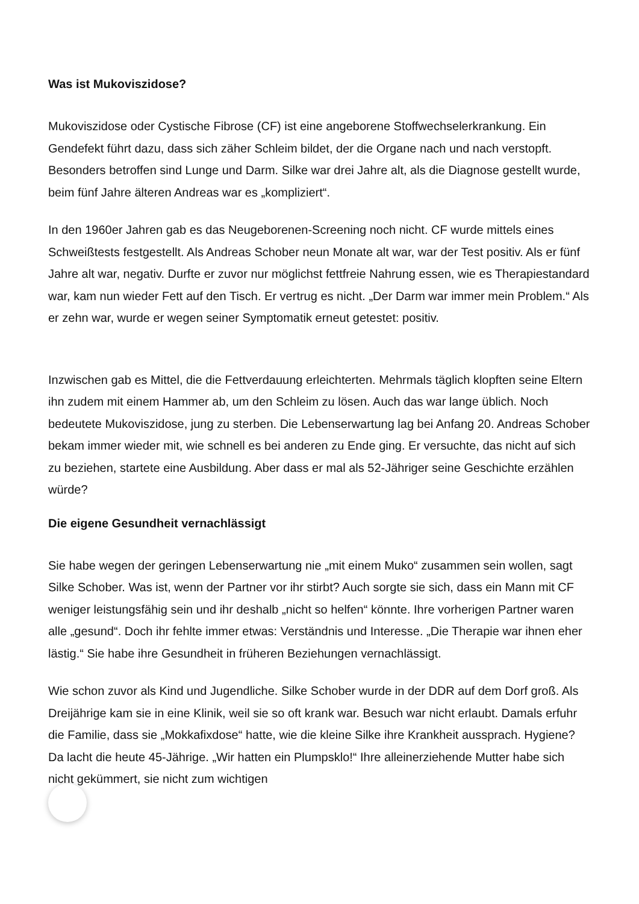Was ist Mukoviszidose?
Mukoviszidose oder Cystische Fibrose (CF) ist eine angeborene Stoffwechselerkrankung. Ein Gendefekt führt dazu, dass sich zäher Schleim bildet, der die Organe nach und nach verstopft. Besonders betroffen sind Lunge und Darm. Silke war drei Jahre alt, als die Diagnose gestellt wurde, beim fünf Jahre älteren Andreas war es „kompliziert“.
In den 1960er Jahren gab es das Neugeborenen-Screening noch nicht. CF wurde mittels eines Schweißtests festgestellt. Als Andreas Schober neun Monate alt war, war der Test positiv. Als er fünf Jahre alt war, negativ. Durfte er zuvor nur möglichst fettfreie Nahrung essen, wie es Therapiestandard war, kam nun wieder Fett auf den Tisch. Er vertrug es nicht. „Der Darm war immer mein Problem.“ Als er zehn war, wurde er wegen seiner Symptomatik erneut getestet: positiv.
Inzwischen gab es Mittel, die die Fettverdauung erleichterten. Mehrmals täglich klopften seine Eltern ihn zudem mit einem Hammer ab, um den Schleim zu lösen. Auch das war lange üblich. Noch bedeutete Mukoviszidose, jung zu sterben. Die Lebenserwartung lag bei Anfang 20. Andreas Schober bekam immer wieder mit, wie schnell es bei anderen zu Ende ging. Er versuchte, das nicht auf sich zu beziehen, startete eine Ausbildung. Aber dass er mal als 52-Jähriger seine Geschichte erzählen würde?
Die eigene Gesundheit vernachlässigt
Sie habe wegen der geringen Lebenserwartung nie „mit einem Muko“ zusammen sein wollen, sagt Silke Schober. Was ist, wenn der Partner vor ihr stirbt? Auch sorgte sie sich, dass ein Mann mit CF weniger leistungsfähig sein und ihr deshalb „nicht so helfen“ könnte. Ihre vorherigen Partner waren alle „gesund“. Doch ihr fehlte immer etwas: Verständnis und Interesse. „Die Therapie war ihnen eher lästig.“ Sie habe ihre Gesundheit in früheren Beziehungen vernachlässigt.
Wie schon zuvor als Kind und Jugendliche. Silke Schober wurde in der DDR auf dem Dorf groß. Als Dreijährige kam sie in eine Klinik, weil sie so oft krank war. Besuch war nicht erlaubt. Damals erfuhr die Familie, dass sie „Mokkafixdose“ hatte, wie die kleine Silke ihre Krankheit aussprach. Hygiene? Da lacht die heute 45-Jährige. „Wir hatten ein Plumpsklo!“ Ihre alleinerziehende Mutter habe sich nicht gekümmert, sie nicht zum wichtigen